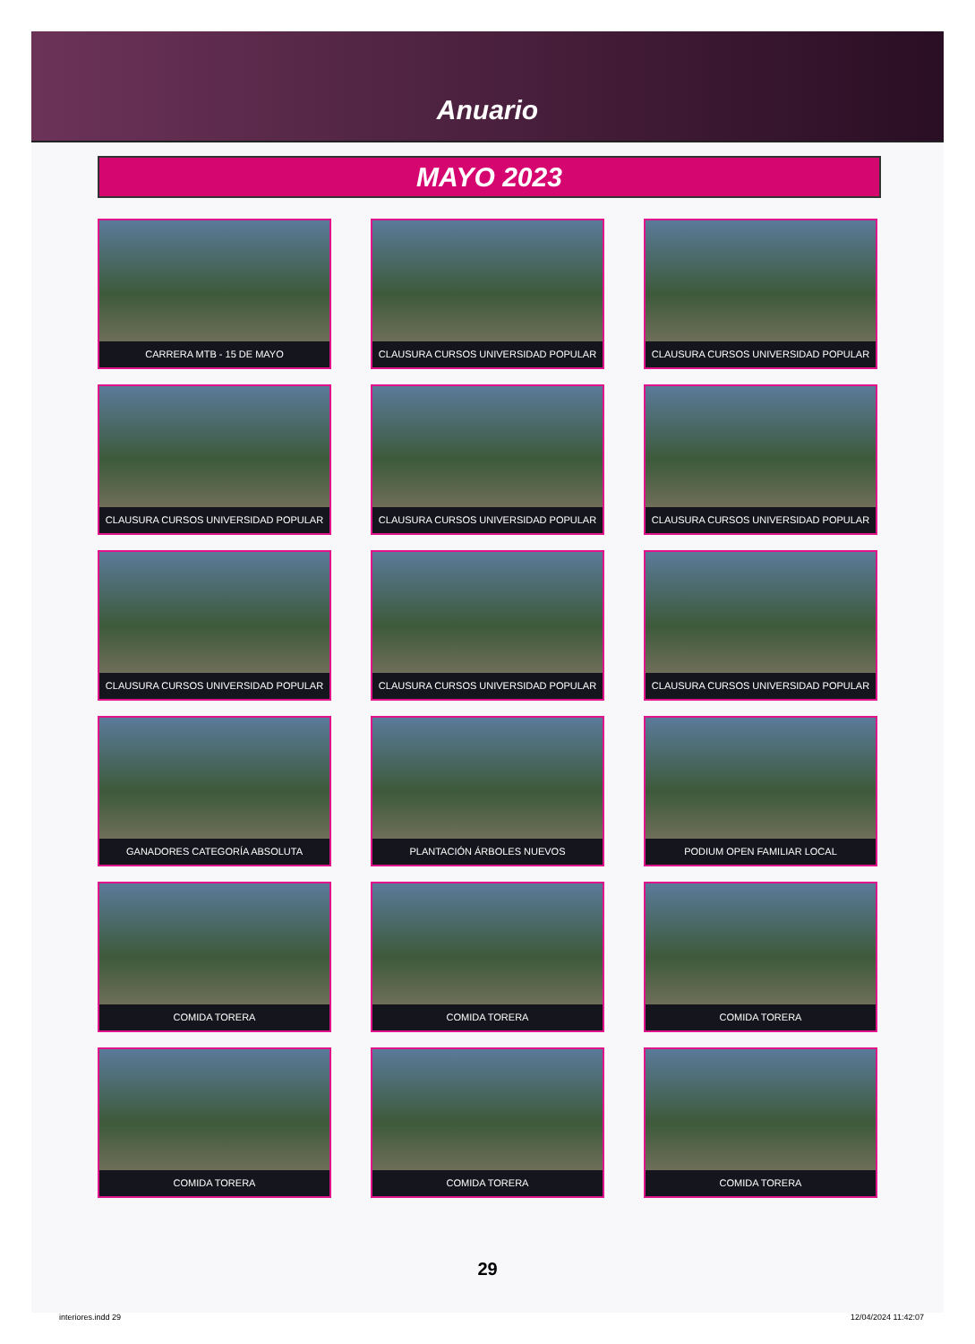Anuario
MAYO 2023
CARRERA MTB - 15 DE MAYO
CLAUSURA CURSOS UNIVERSIDAD POPULAR
CLAUSURA CURSOS UNIVERSIDAD POPULAR
CLAUSURA CURSOS UNIVERSIDAD POPULAR
CLAUSURA CURSOS UNIVERSIDAD POPULAR
CLAUSURA CURSOS UNIVERSIDAD POPULAR
CLAUSURA CURSOS UNIVERSIDAD POPULAR
CLAUSURA CURSOS UNIVERSIDAD POPULAR
CLAUSURA CURSOS UNIVERSIDAD POPULAR
GANADORES CATEGORÍA ABSOLUTA
PLANTACIÓN ÁRBOLES NUEVOS
PODIUM OPEN FAMILIAR LOCAL
COMIDA TORERA
COMIDA TORERA
COMIDA TORERA
COMIDA TORERA
COMIDA TORERA
COMIDA TORERA
29
interiores.indd 29 12/04/2024 11:42:07